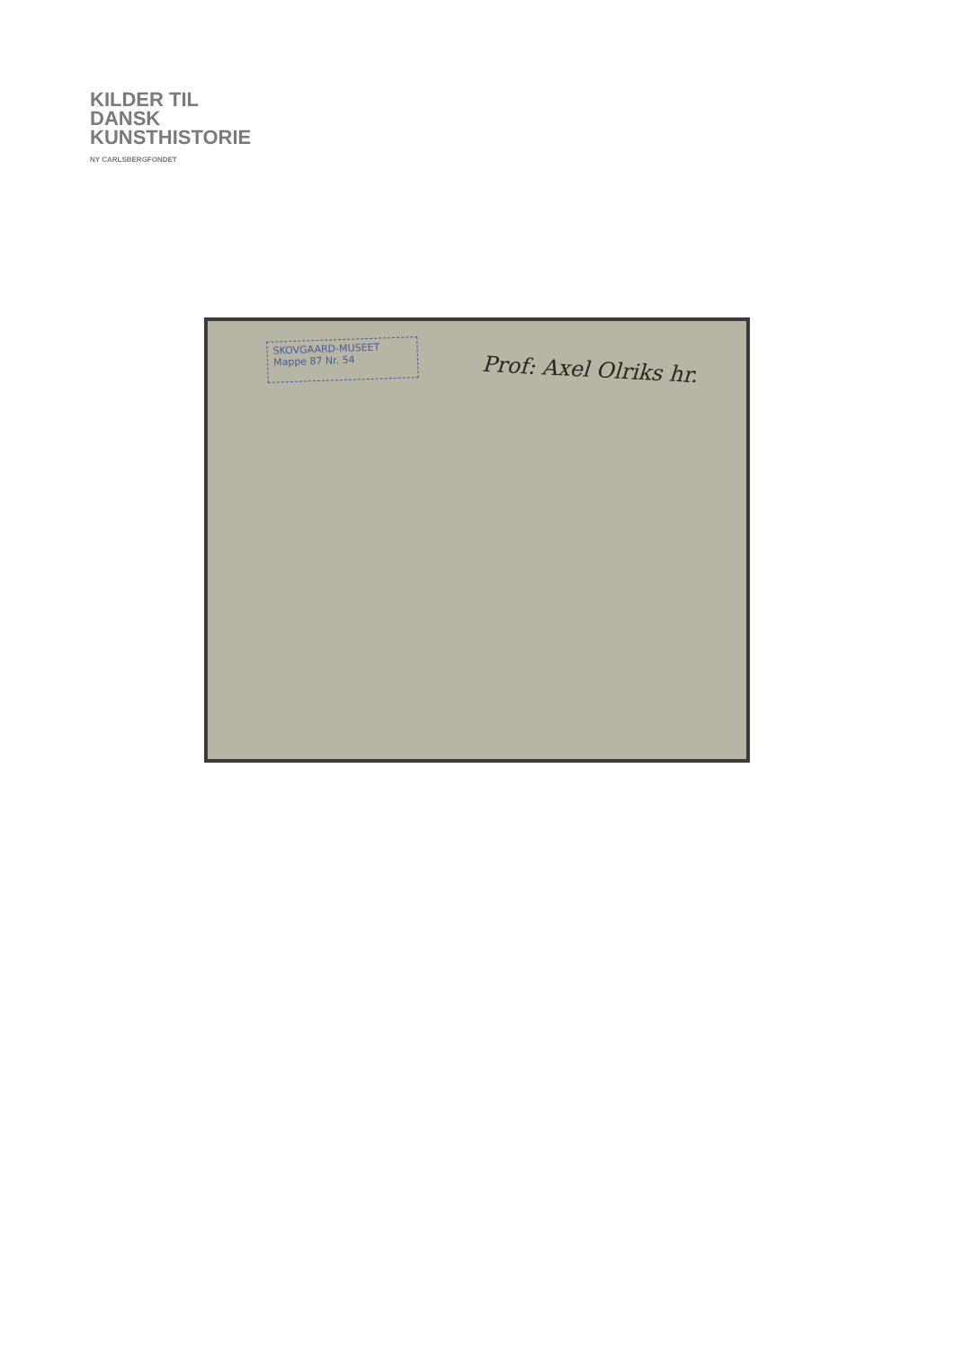KILDER TIL
DANSK
KUNSTHISTORIE
NY CARLSBERGFONDET
SKOVGAARD-MUSEET
Mappe 87 Nr. 54
Prof: Axel Olriks hr.